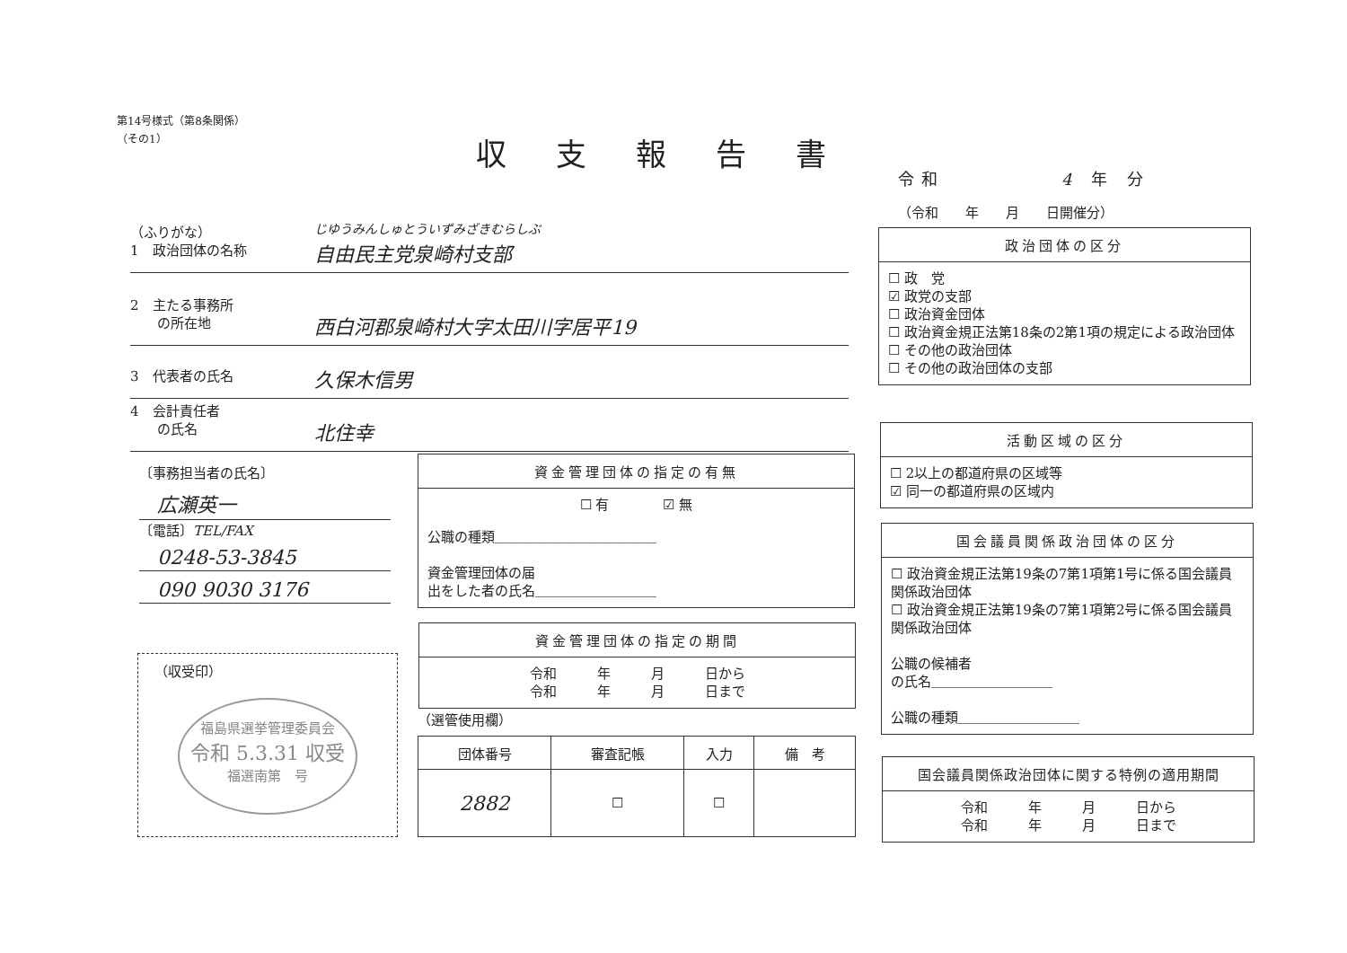第14号様式（第8条関係）
（その1）
収支報告書
令和　　　　　4 年 分
（令和　　年　　月　　日開催分）
（ふりがな）
1　政治団体の名称
じゆうみんしゅとういずみざきむらしぶ
自由民主党泉崎村支部
2　主たる事務所
　　の所在地
西白河郡泉崎村大字太田川字居平19
3　代表者の氏名
久保木信男
4　会計責任者
　　の氏名
北住幸
〔事務担当者の氏名〕
広瀬英一
〔電話〕TEL/FAX
0248-53-3845
090 9030 3176
（収受印）
福島県選挙管理委員会
令和 5.3.31 収受
福選南第　号
資金管理団体の指定の有無
☐ 有　　　　☑ 無
公職の種類＿＿＿＿＿＿＿＿＿＿＿＿
資金管理団体の届
出をした者の氏名＿＿＿＿＿＿＿＿＿
資金管理団体の指定の期間
令和　　　年　　　月　　　日から
令和　　　年　　　月　　　日まで
（選管使用欄）
| 団体番号 | 審査記帳 | 入力 | 備 考 |
| --- | --- | --- | --- |
| 2882 | ☐ | ☐ | |
政治団体の区分
☐ 政　党
☑ 政党の支部
☐ 政治資金団体
☐ 政治資金規正法第18条の2第1項の規定による政治団体
☐ その他の政治団体
☐ その他の政治団体の支部
活動区域の区分
☐ 2以上の都道府県の区域等
☑ 同一の都道府県の区域内
国会議員関係政治団体の区分
☐ 政治資金規正法第19条の7第1項第1号に係る国会議員関係政治団体
☐ 政治資金規正法第19条の7第1項第2号に係る国会議員関係政治団体
公職の候補者
の氏名＿＿＿＿＿＿＿＿＿
公職の種類＿＿＿＿＿＿＿＿＿
国会議員関係政治団体に関する特例の適用期間
令和　　　年　　　月　　　日から
令和　　　年　　　月　　　日まで